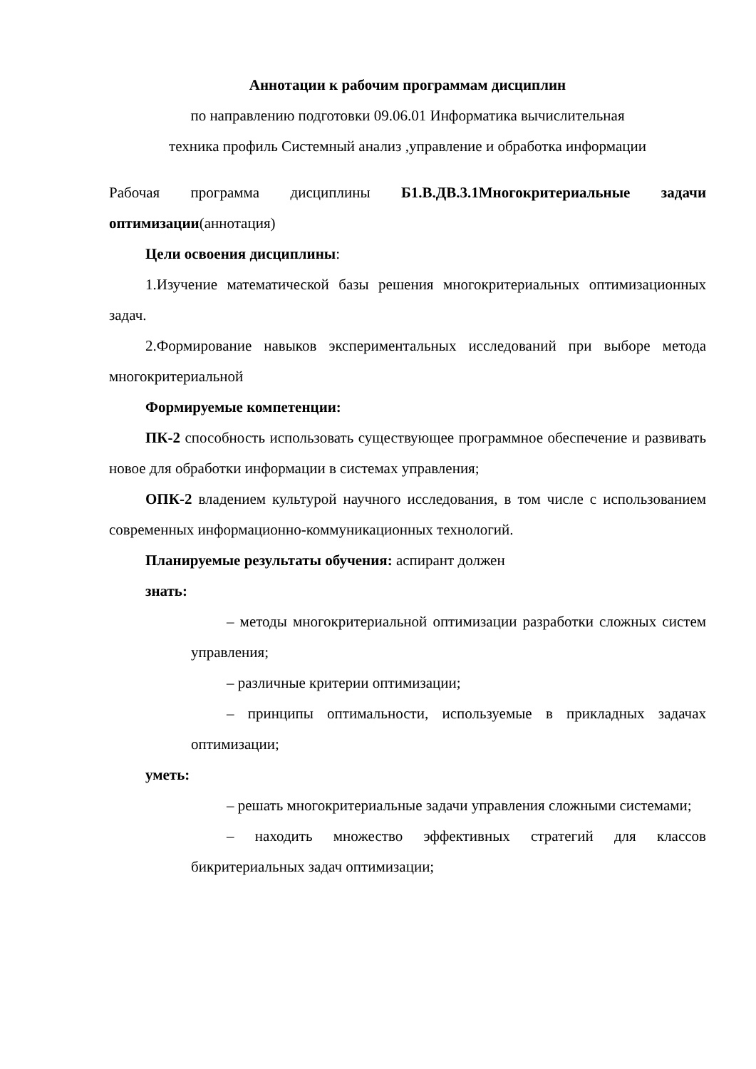Аннотации к рабочим программам дисциплин
по направлению подготовки 09.06.01 Информатика вычислительная
техника профиль Системный анализ ,управление и обработка информации
Рабочая программа дисциплины Б1.В.ДВ.3.1Многокритериальные задачи оптимизации(аннотация)
Цели освоения дисциплины:
1.Изучение математической базы решения многокритериальных оптимизационных задач.
2.Формирование навыков экспериментальных исследований при выборе метода многокритериальной
Формируемые компетенции:
ПК-2 способность использовать существующее программное обеспечение и развивать новое для обработки информации в системах управления;
ОПК-2 владением культурой научного исследования, в том числе с использованием современных информационно-коммуникационных технологий.
Планируемые результаты обучения: аспирант должен
знать:
– методы многокритериальной оптимизации разработки сложных систем управления;
– различные критерии оптимизации;
– принципы оптимальности, используемые в прикладных задачах оптимизации;
уметь:
– решать многокритериальные задачи управления сложными системами;
– находить множество эффективных стратегий для классов бикритериальных задач оптимизации;